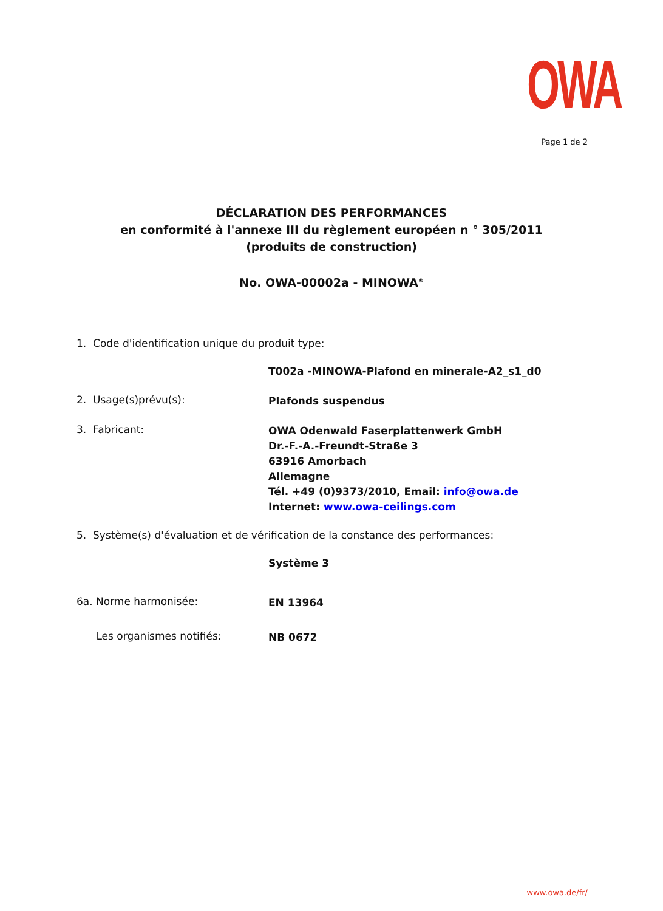OWA
Page 1 de 2
DÉCLARATION DES PERFORMANCES
en conformité à l'annexe III du règlement européen n ° 305/2011
(produits de construction)
No. OWA-00002a - MINOWA<sup>®</sup>
1. Code d'identification unique du produit type:
T002a -MINOWA-Plafond en minerale-A2_s1_d0
2. Usage(s)prévu(s):
Plafonds suspendus
3. Fabricant:
OWA Odenwald Faserplattenwerk GmbH
Dr.-F.-A.-Freundt-Straße 3
63916 Amorbach
Allemagne
Tél. +49 (0)9373/2010, Email: info@owa.de
Internet: www.owa-ceilings.com
5. Système(s) d'évaluation et de vérification de la constance des performances:
Système 3
6a. Norme harmonisée:
EN 13964
Les organismes notifiés:
NB 0672
www.owa.de/fr/